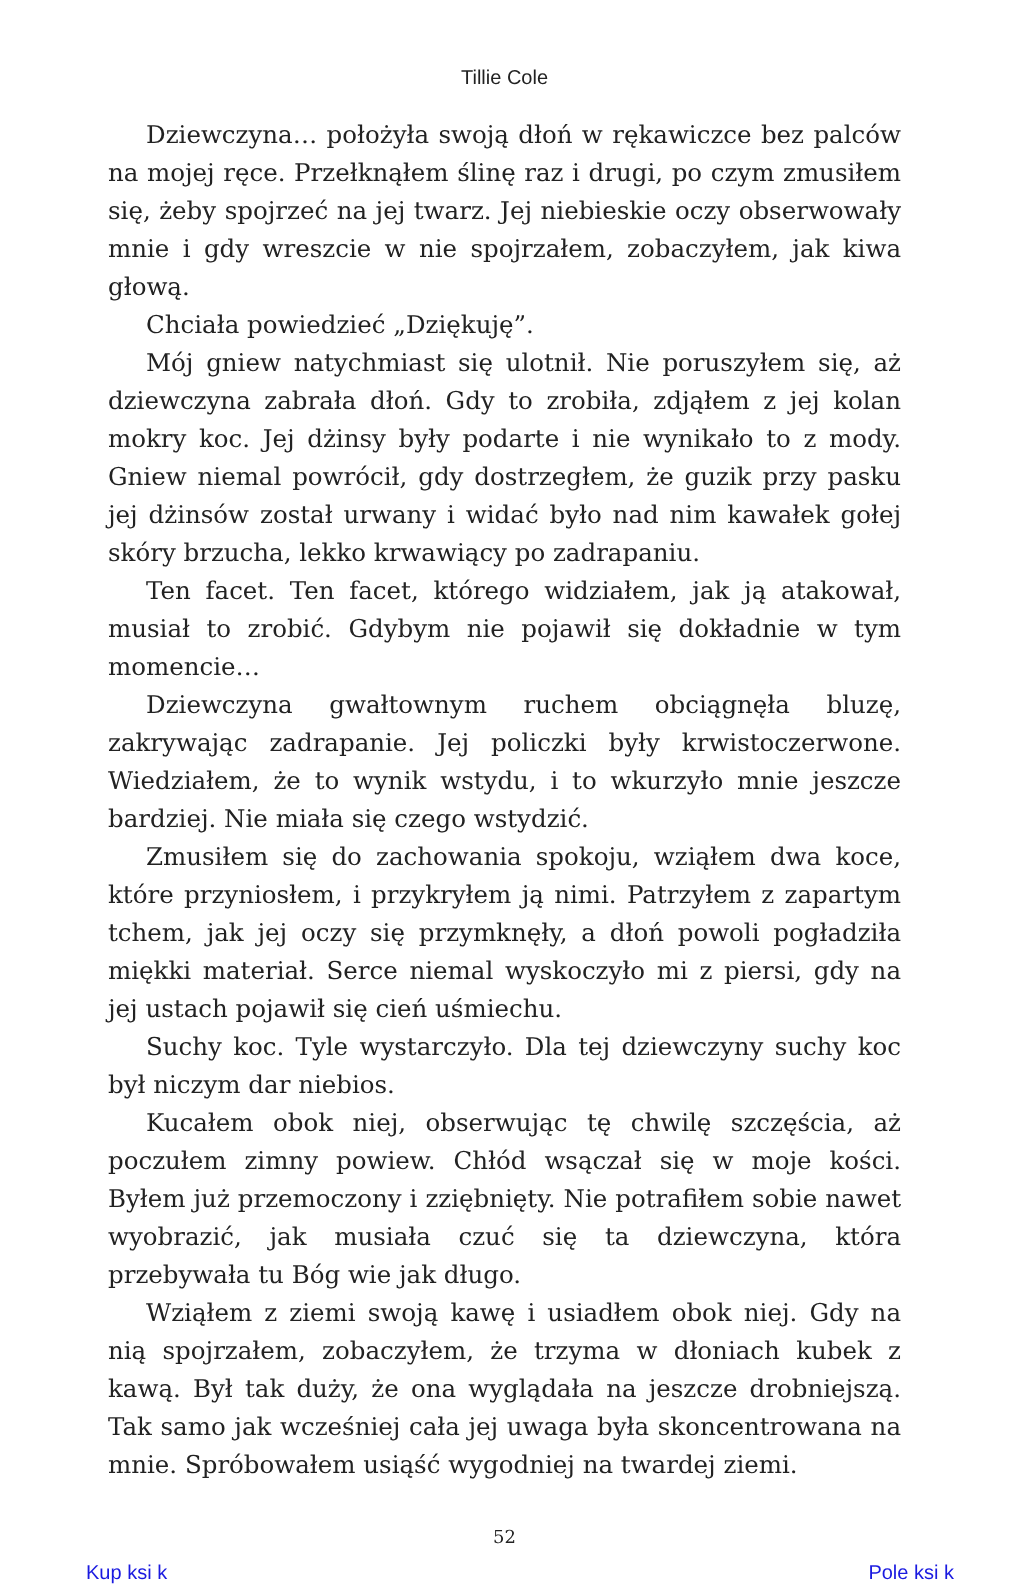Tillie Cole
Dziewczyna… położyła swoją dłoń w rękawiczce bez palców na mojej ręce. Przełknąłem ślinę raz i drugi, po czym zmusiłem się, żeby spojrzeć na jej twarz. Jej niebieskie oczy obserwowały mnie i gdy wreszcie w nie spojrzałem, zobaczyłem, jak kiwa głową.
Chciała powiedzieć „Dziękuję”.
Mój gniew natychmiast się ulotnił. Nie poruszyłem się, aż dziewczyna zabrała dłoń. Gdy to zrobiła, zdjąłem z jej kolan mokry koc. Jej dżinsy były podarte i nie wynikało to z mody. Gniew niemal powrócił, gdy dostrzegłem, że guzik przy pasku jej dżinsów został urwany i widać było nad nim kawałek gołej skóry brzucha, lekko krwawiący po zadrapaniu.
Ten facet. Ten facet, którego widziałem, jak ją atakował, musiał to zrobić. Gdybym nie pojawił się dokładnie w tym momencie…
Dziewczyna gwałtownym ruchem obciągnęła bluzę, zakrywając zadrapanie. Jej policzki były krwistoczerwone. Wiedziałem, że to wynik wstydu, i to wkurzyło mnie jeszcze bardziej. Nie miała się czego wstydzić.
Zmusiłem się do zachowania spokoju, wziąłem dwa koce, które przyniosłem, i przykryłem ją nimi. Patrzyłem z zapartym tchem, jak jej oczy się przymknęły, a dłoń powoli pogładziła miękki materiał. Serce niemal wyskoczyło mi z piersi, gdy na jej ustach pojawił się cień uśmiechu.
Suchy koc. Tyle wystarczyło. Dla tej dziewczyny suchy koc był niczym dar niebios.
Kucałem obok niej, obserwując tę chwilę szczęścia, aż poczułem zimny powiew. Chłód wsączał się w moje kości. Byłem już przemoczony i zziębnięty. Nie potrafiłem sobie nawet wyobrazić, jak musiała czuć się ta dziewczyna, która przebywała tu Bóg wie jak długo.
Wziąłem z ziemi swoją kawę i usiadłem obok niej. Gdy na nią spojrzałem, zobaczyłem, że trzyma w dłoniach kubek z kawą. Był tak duży, że ona wyglądała na jeszcze drobniejszą. Tak samo jak wcześniej cała jej uwaga była skoncentrowana na mnie. Spróbowałem usiąść wygodniej na twardej ziemi.
52
Kup ksi k Pole ksi k